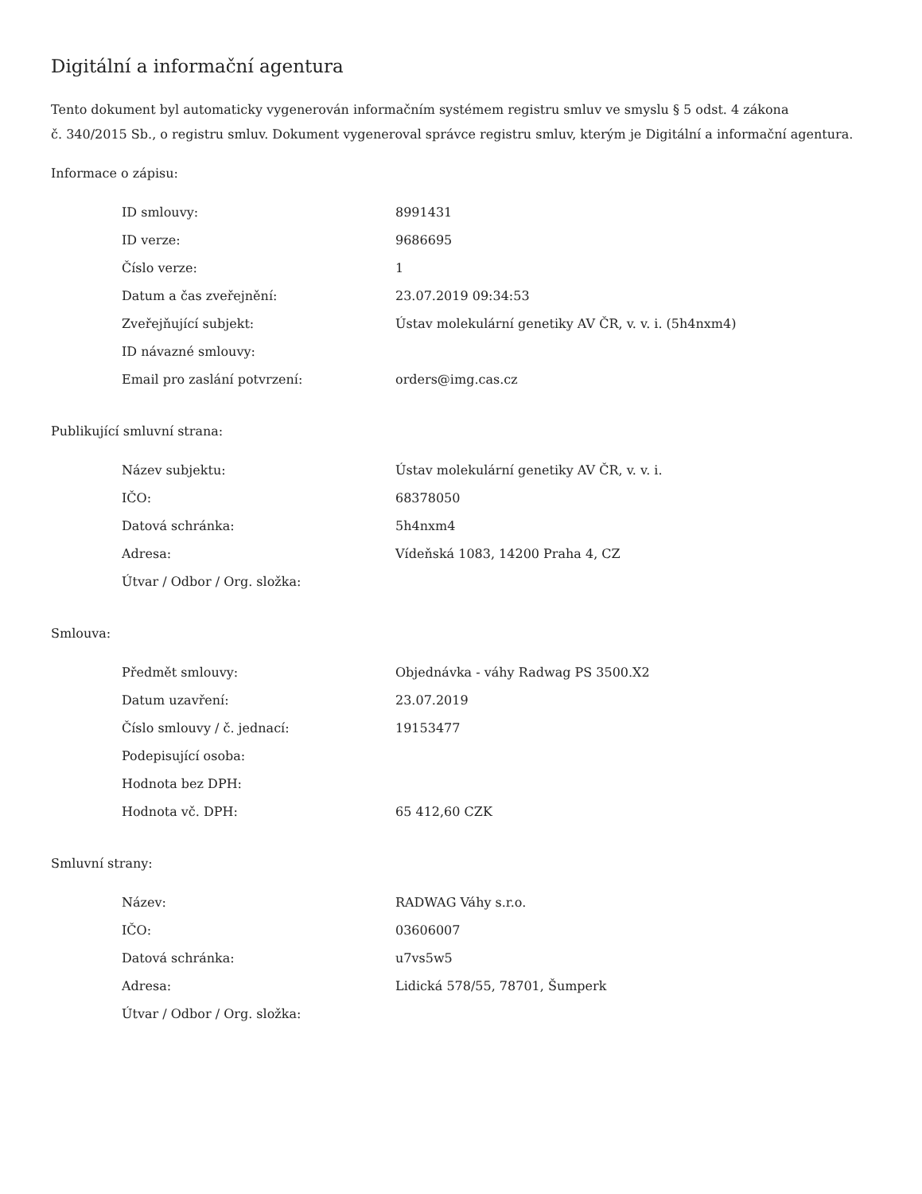Digitální a informační agentura
Tento dokument byl automaticky vygenerován informačním systémem registru smluv ve smyslu § 5 odst. 4 zákona
č. 340/2015 Sb., o registru smluv. Dokument vygeneroval správce registru smluv, kterým je Digitální a informační agentura.
Informace o zápisu:
| ID smlouvy: | 8991431 |
| ID verze: | 9686695 |
| Číslo verze: | 1 |
| Datum a čas zveřejnění: | 23.07.2019 09:34:53 |
| Zveřejňující subjekt: | Ústav molekulární genetiky AV ČR, v. v. i. (5h4nxm4) |
| ID návazné smlouvy: | |
| Email pro zaslání potvrzení: | orders@img.cas.cz |
Publikující smluvní strana:
| Název subjektu: | Ústav molekulární genetiky AV ČR, v. v. i. |
| IČO: | 68378050 |
| Datová schránka: | 5h4nxm4 |
| Adresa: | Vídeňská 1083, 14200 Praha 4, CZ |
| Útvar / Odbor / Org. složka: | |
Smlouva:
| Předmět smlouvy: | Objednávka - váhy Radwag PS 3500.X2 |
| Datum uzavření: | 23.07.2019 |
| Číslo smlouvy / č. jednací: | 19153477 |
| Podepisující osoba: | |
| Hodnota bez DPH: | |
| Hodnota vč. DPH: | 65 412,60 CZK |
Smluvní strany:
| Název: | RADWAG Váhy s.r.o. |
| IČO: | 03606007 |
| Datová schránka: | u7vs5w5 |
| Adresa: | Lidická 578/55, 78701, Šumperk |
| Útvar / Odbor / Org. složka: | |